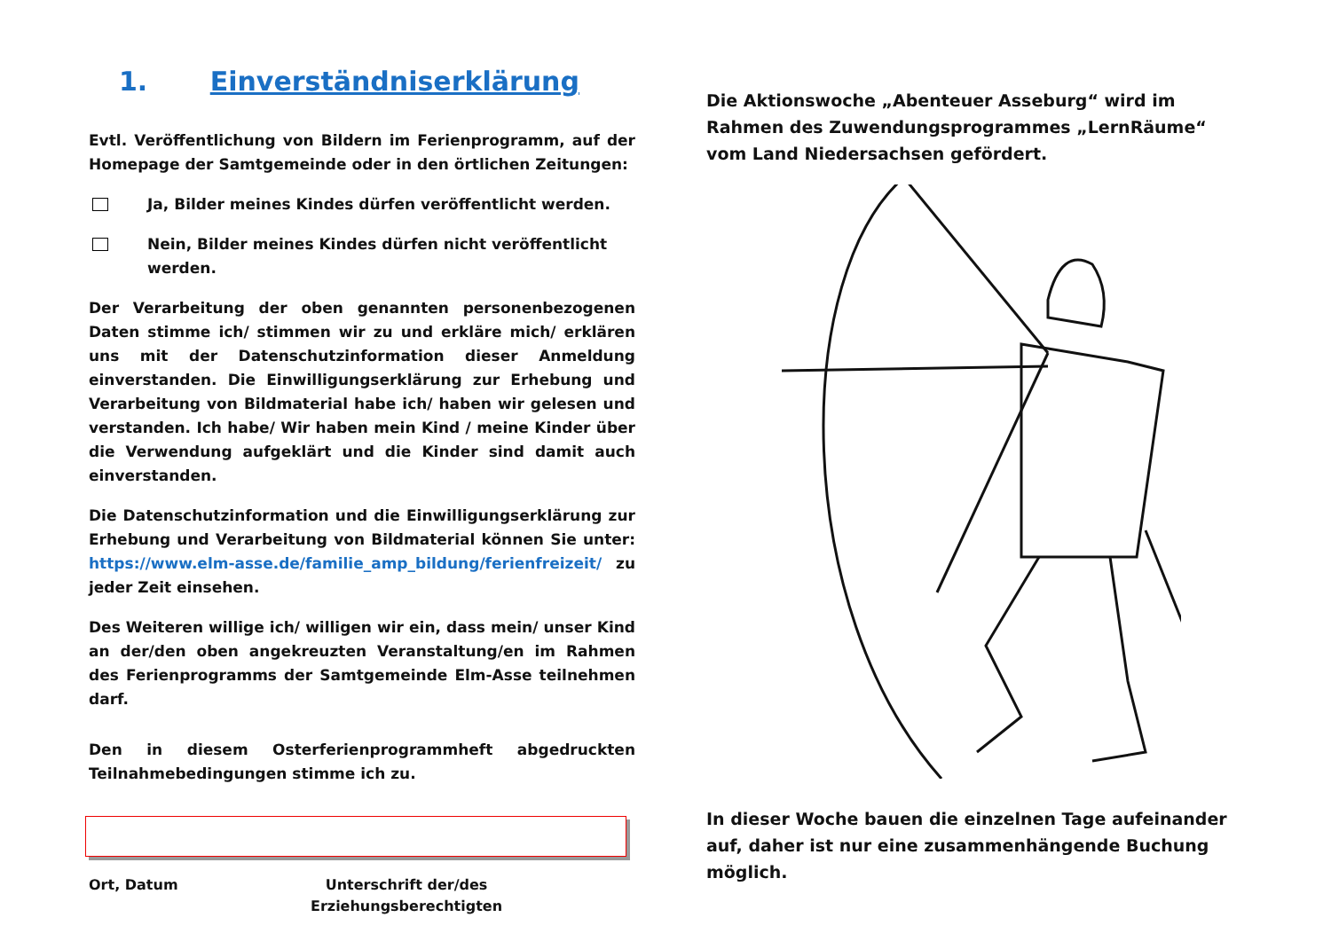1. Einverständniserklärung
Evtl. Veröffentlichung von Bildern im Ferienprogramm, auf der Homepage der Samtgemeinde oder in den örtlichen Zeitungen:
Ja, Bilder meines Kindes dürfen veröffentlicht werden.
Nein, Bilder meines Kindes dürfen nicht veröffentlicht werden.
Der Verarbeitung der oben genannten personenbezogenen Daten stimme ich/ stimmen wir zu und erkläre mich/ erklären uns mit der Datenschutzinformation dieser Anmeldung einverstanden. Die Einwilligungserklärung zur Erhebung und Verarbeitung von Bildmaterial habe ich/ haben wir gelesen und verstanden. Ich habe/ Wir haben mein Kind / meine Kinder über die Verwendung aufgeklärt und die Kinder sind damit auch einverstanden.
Die Datenschutzinformation und die Einwilligungserklärung zur Erhebung und Verarbeitung von Bildmaterial können Sie unter: https://www.elm-asse.de/familie_amp_bildung/ferienfreizeit/ zu jeder Zeit einsehen.
Des Weiteren willige ich/ willigen wir ein, dass mein/ unser Kind an der/den oben angekreuzten Veranstaltung/en im Rahmen des Ferienprogramms der Samtgemeinde Elm-Asse teilnehmen darf.
Den in diesem Osterferienprogrammheft abgedruckten Teilnahmebedingungen stimme ich zu.
Ort, Datum Unterschrift der/des
Erziehungsberechtigten
Die Aktionswoche „Abenteuer Asseburg“ wird im Rahmen des Zuwendungsprogrammes „LernRäume“ vom Land Niedersachsen gefördert.
In dieser Woche bauen die einzelnen Tage aufeinander auf, daher ist nur eine zusammenhängende Buchung möglich.